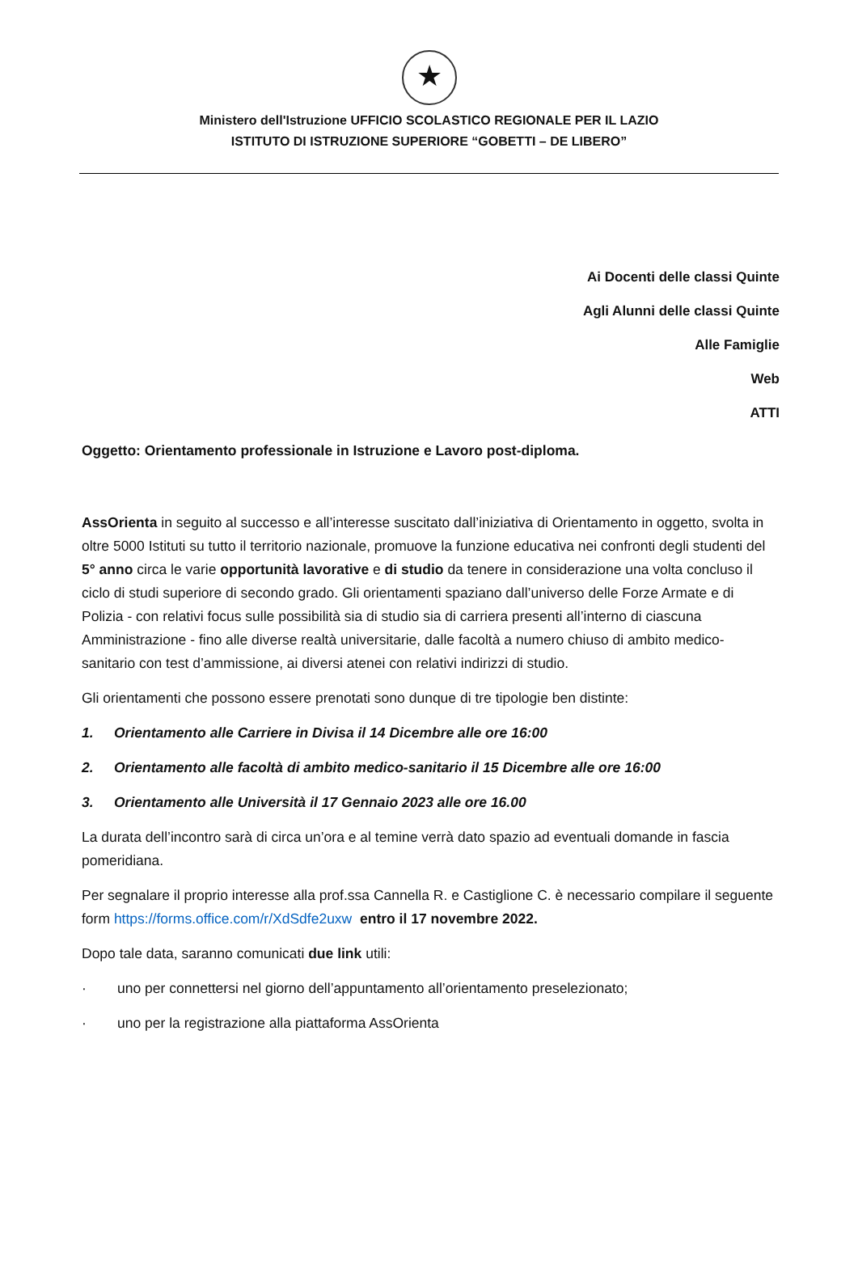★
Ministero dell'Istruzione UFFICIO SCOLASTICO REGIONALE PER IL LAZIO
ISTITUTO DI ISTRUZIONE SUPERIORE “GOBETTI – DE LIBERO”
Ai Docenti delle classi Quinte
Agli Alunni delle classi Quinte
Alle Famiglie
Web
ATTI
Oggetto: Orientamento professionale in Istruzione e Lavoro post-diploma.
AssOrienta in seguito al successo e all’interesse suscitato dall’iniziativa di Orientamento in oggetto, svolta in oltre 5000 Istituti su tutto il territorio nazionale, promuove la funzione educativa nei confronti degli studenti del 5° anno circa le varie opportunità lavorative e di studio da tenere in considerazione una volta concluso il ciclo di studi superiore di secondo grado. Gli orientamenti spaziano dall’universo delle Forze Armate e di Polizia - con relativi focus sulle possibilità sia di studio sia di carriera presenti all’interno di ciascuna Amministrazione - fino alle diverse realtà universitarie, dalle facoltà a numero chiuso di ambito medico-sanitario con test d’ammissione, ai diversi atenei con relativi indirizzi di studio.
Gli orientamenti che possono essere prenotati sono dunque di tre tipologie ben distinte:
1. Orientamento alle Carriere in Divisa il 14 Dicembre alle ore 16:00
2. Orientamento alle facoltà di ambito medico-sanitario il 15 Dicembre alle ore 16:00
3. Orientamento alle Università il 17 Gennaio 2023 alle ore 16.00
La durata dell’incontro sarà di circa un’ora e al temine verrà dato spazio ad eventuali domande in fascia pomeridiana.
Per segnalare il proprio interesse alla prof.ssa Cannella R. e Castiglione C. è necessario compilare il seguente form https://forms.office.com/r/XdSdfe2uxw entro il 17 novembre 2022.
Dopo tale data, saranno comunicati due link utili:
· uno per connettersi nel giorno dell’appuntamento all’orientamento preselezionato;
· uno per la registrazione alla piattaforma AssOrienta